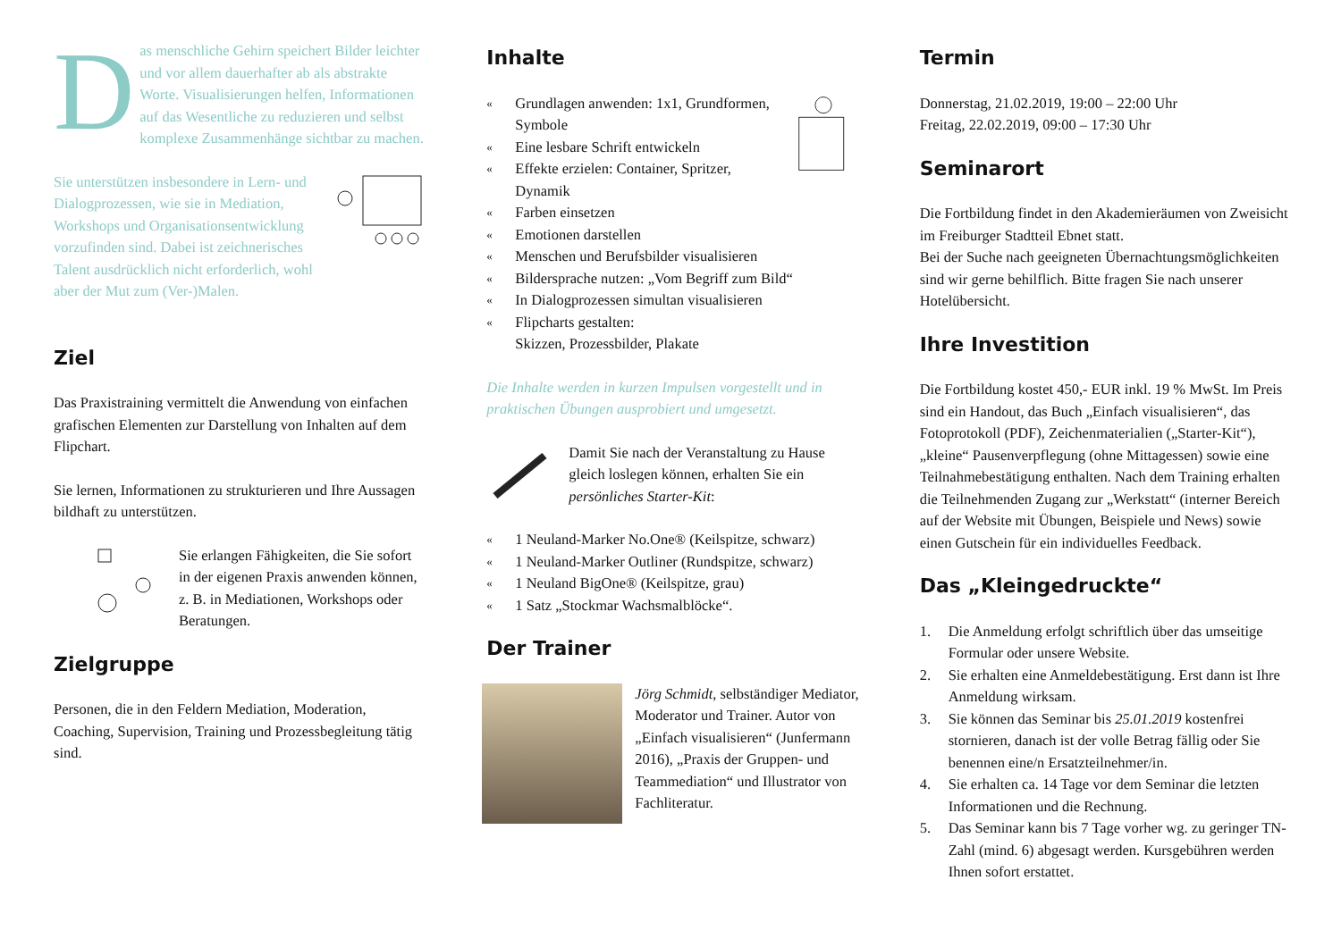Das menschliche Gehirn speichert Bilder leichter und vor allem dauerhafter ab als abstrakte Worte. Visualisierungen helfen, Informationen auf das Wesentliche zu reduzieren und selbst komplexe Zusammenhänge sichtbar zu machen.
Sie unterstützen insbesondere in Lern- und Dialogprozessen, wie sie in Mediation, Workshops und Organisationsentwicklung vorzufinden sind. Dabei ist zeichnerisches Talent ausdrücklich nicht erforderlich, wohl aber der Mut zum (Ver-)Malen.
Ziel
Das Praxistraining vermittelt die Anwendung von einfachen grafischen Elementen zur Darstellung von Inhalten auf dem Flipchart.
Sie lernen, Informationen zu strukturieren und Ihre Aussagen bildhaft zu unterstützen.
Sie erlangen Fähigkeiten, die Sie sofort in der eigenen Praxis anwenden können, z. B. in Mediationen, Workshops oder Beratungen.
Zielgruppe
Personen, die in den Feldern Mediation, Moderation, Coaching, Supervision, Training und Prozessbegleitung tätig sind.
Inhalte
« Grundlagen anwenden: 1x1, Grundformen, Symbole
« Eine lesbare Schrift entwickeln
« Effekte erzielen: Container, Spritzer, Dynamik
« Farben einsetzen
« Emotionen darstellen
« Menschen und Berufsbilder visualisieren
« Bildersprache nutzen: „Vom Begriff zum Bild“
« In Dialogprozessen simultan visualisieren
« Flipcharts gestalten:
Skizzen, Prozessbilder, Plakate
Die Inhalte werden in kurzen Impulsen vorgestellt und in praktischen Übungen ausprobiert und umgesetzt.
Damit Sie nach der Veranstaltung zu Hause gleich loslegen können, erhalten Sie ein persönliches Starter-Kit:
« 1 Neuland-Marker No.One® (Keilspitze, schwarz)
« 1 Neuland-Marker Outliner (Rundspitze, schwarz)
« 1 Neuland BigOne® (Keilspitze, grau)
« 1 Satz „Stockmar Wachsmalblöcke“.
Der Trainer
Jörg Schmidt, selbständiger Mediator, Moderator und Trainer. Autor von „Einfach visualisieren“ (Junfermann 2016), „Praxis der Gruppen- und Teammediation“ und Illustrator von Fachliteratur.
Termin
Donnerstag, 21.02.2019, 19:00 – 22:00 Uhr
Freitag, 22.02.2019, 09:00 – 17:30 Uhr
Seminarort
Die Fortbildung findet in den Akademieräumen von Zweisicht im Freiburger Stadtteil Ebnet statt.
Bei der Suche nach geeigneten Übernachtungsmöglichkeiten sind wir gerne behilflich. Bitte fragen Sie nach unserer Hotelübersicht.
Ihre Investition
Die Fortbildung kostet 450,- EUR inkl. 19 % MwSt. Im Preis sind ein Handout, das Buch „Einfach visualisieren“, das Fotoprotokoll (PDF), Zeichenmaterialien („Starter-Kit“), „kleine“ Pausenverpflegung (ohne Mittagessen) sowie eine Teilnahmebestätigung enthalten. Nach dem Training erhalten die Teilnehmenden Zugang zur „Werkstatt“ (interner Bereich auf der Website mit Übungen, Beispiele und News) sowie einen Gutschein für ein individuelles Feedback.
Das „Kleingedruckte“
1. Die Anmeldung erfolgt schriftlich über das umseitige Formular oder unsere Website.
2. Sie erhalten eine Anmeldebestätigung. Erst dann ist Ihre Anmeldung wirksam.
3. Sie können das Seminar bis 25.01.2019 kostenfrei stornieren, danach ist der volle Betrag fällig oder Sie benennen eine/n Ersatzteilnehmer/in.
4. Sie erhalten ca. 14 Tage vor dem Seminar die letzten Informationen und die Rechnung.
5. Das Seminar kann bis 7 Tage vorher wg. zu geringer TN-Zahl (mind. 6) abgesagt werden. Kursgebühren werden Ihnen sofort erstattet.